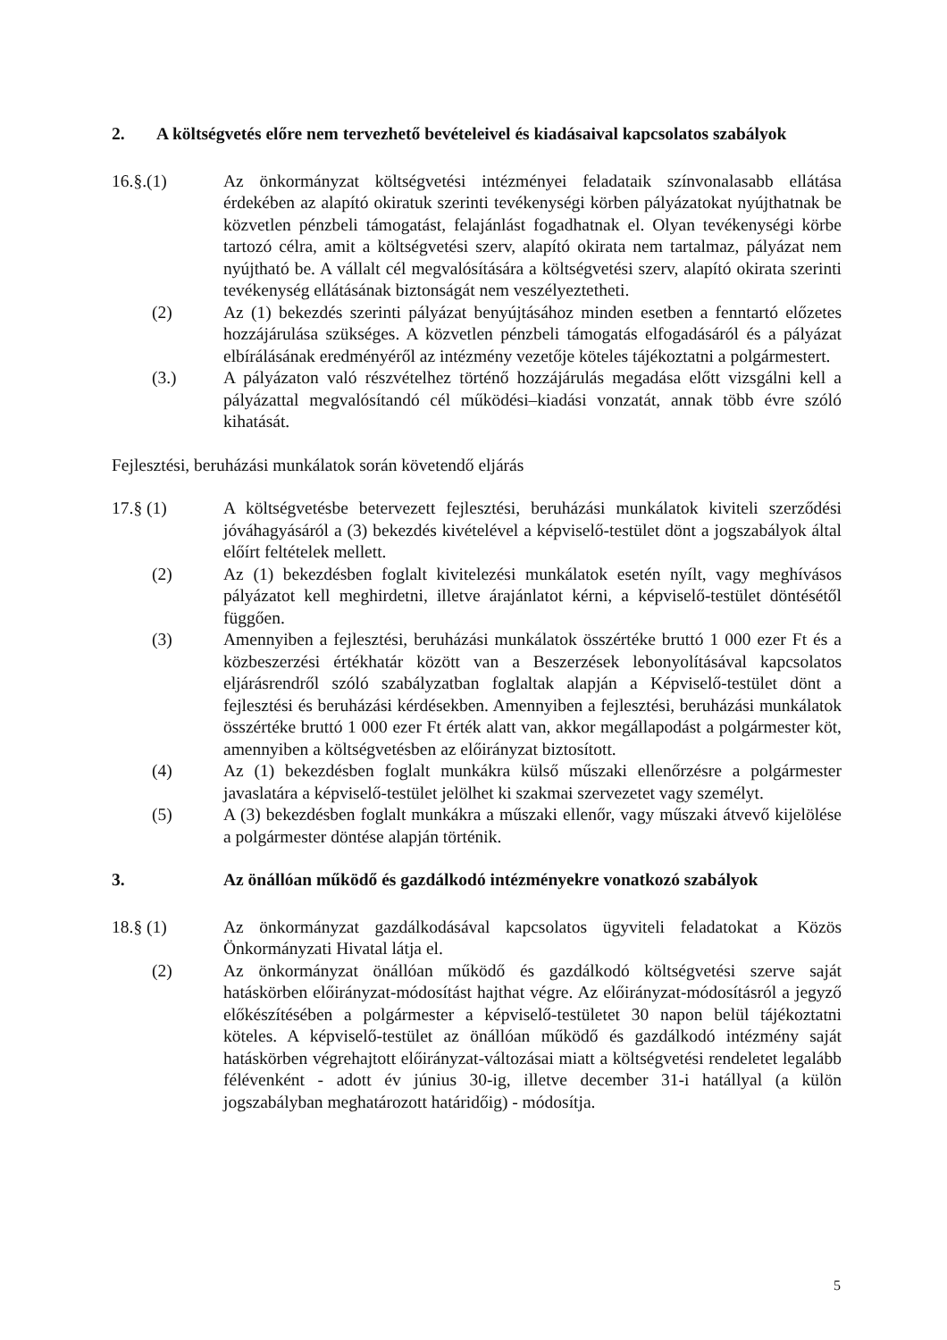2. A költségvetés előre nem tervezhető bevételeivel és kiadásaival kapcsolatos szabályok
16.§.(1) Az önkormányzat költségvetési intézményei feladataik színvonalasabb ellátása érdekében az alapító okiratuk szerinti tevékenységi körben pályázatokat nyújthatnak be közvetlen pénzbeli támogatást, felajánlást fogadhatnak el. Olyan tevékenységi körbe tartozó célra, amit a költségvetési szerv, alapító okirata nem tartalmaz, pályázat nem nyújtható be. A vállalt cél megvalósítására a költségvetési szerv, alapító okirata szerinti tevékenység ellátásának biztonságát nem veszélyeztetheti.
(2) Az (1) bekezdés szerinti pályázat benyújtásához minden esetben a fenntartó előzetes hozzájárulása szükséges. A közvetlen pénzbeli támogatás elfogadásáról és a pályázat elbírálásának eredményéről az intézmény vezetője köteles tájékoztatni a polgármestert.
(3.) A pályázaton való részvételhez történő hozzájárulás megadása előtt vizsgálni kell a pályázattal megvalósítandó cél működési–kiadási vonzatát, annak több évre szóló kihatását.
Fejlesztési, beruházási munkálatok során követendő eljárás
17.§ (1) A költségvetésbe betervezett fejlesztési, beruházási munkálatok kiviteli szerződési jóváhagyásáról a (3) bekezdés kivételével a képviselő-testület dönt a jogszabályok által előírt feltételek mellett.
(2) Az (1) bekezdésben foglalt kivitelezési munkálatok esetén nyílt, vagy meghívásos pályázatot kell meghirdetni, illetve árajánlatot kérni, a képviselő-testület döntésétől függően.
(3) Amennyiben a fejlesztési, beruházási munkálatok összértéke bruttó 1 000 ezer Ft és a közbeszerzési értékhatár között van a Beszerzések lebonyolításával kapcsolatos eljárásrendről szóló szabályzatban foglaltak alapján a Képviselő-testület dönt a fejlesztési és beruházási kérdésekben. Amennyiben a fejlesztési, beruházási munkálatok összértéke bruttó 1 000 ezer Ft érték alatt van, akkor megállapodást a polgármester köt, amennyiben a költségvetésben az előirányzat biztosított.
(4) Az (1) bekezdésben foglalt munkákra külső műszaki ellenőrzésre a polgármester javaslatára a képviselő-testület jelölhet ki szakmai szervezetet vagy személyt.
(5) A (3) bekezdésben foglalt munkákra a műszaki ellenőr, vagy műszaki átvevő kijelölése a polgármester döntése alapján történik.
3. Az önállóan működő és gazdálkodó intézményekre vonatkozó szabályok
18.§ (1) Az önkormányzat gazdálkodásával kapcsolatos ügyviteli feladatokat a Közös Önkormányzati Hivatal látja el.
(2) Az önkormányzat önállóan működő és gazdálkodó költségvetési szerve saját hatáskörben előirányzat-módosítást hajthat végre. Az előirányzat-módosításról a jegyző előkészítésében a polgármester a képviselő-testületet 30 napon belül tájékoztatni köteles. A képviselő-testület az önállóan működő és gazdálkodó intézmény saját hatáskörben végrehajtott előirányzat-változásai miatt a költségvetési rendeletet legalább félévenként - adott év június 30-ig, illetve december 31-i hatállyal (a külön jogszabályban meghatározott határidőig) - módosítja.
5